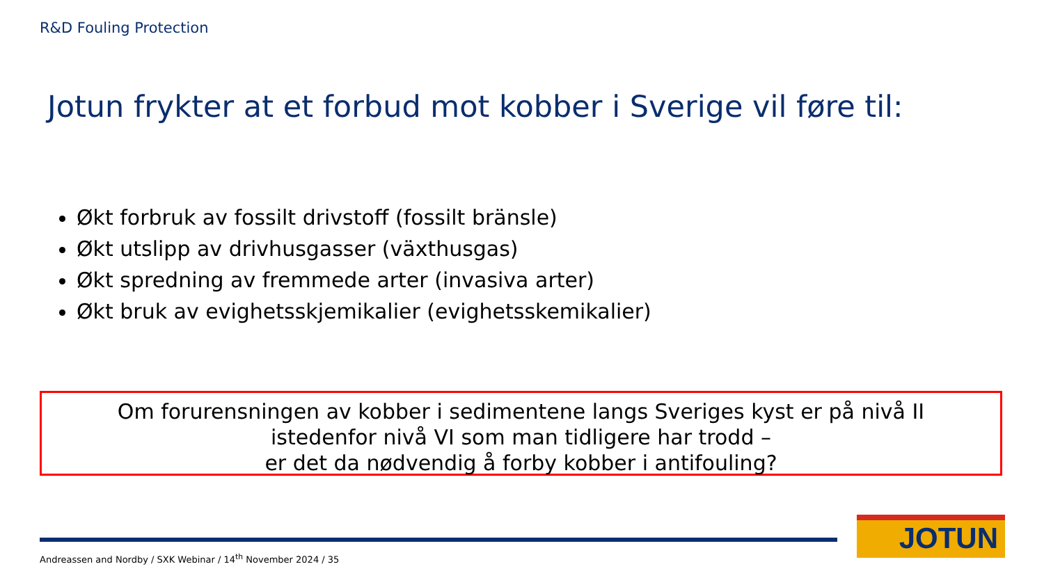R&D Fouling Protection
Jotun frykter at et forbud mot kobber i Sverige vil føre til:
Økt forbruk av fossilt drivstoff (fossilt bränsle)
Økt utslipp av drivhusgasser (växthusgas)
Økt spredning av fremmede arter (invasiva arter)
Økt bruk av evighetsskjemikalier (evighetsskemikalier)
Om forurensningen av kobber i sedimentene langs Sveriges kyst er på nivå II
istedenfor nivå VI som man tidligere har trodd –
er det da nødvendig å forby kobber i antifouling?
Andreassen and Nordby / SXK Webinar / 14<sup>th</sup> November 2024 / 35
JOTUN